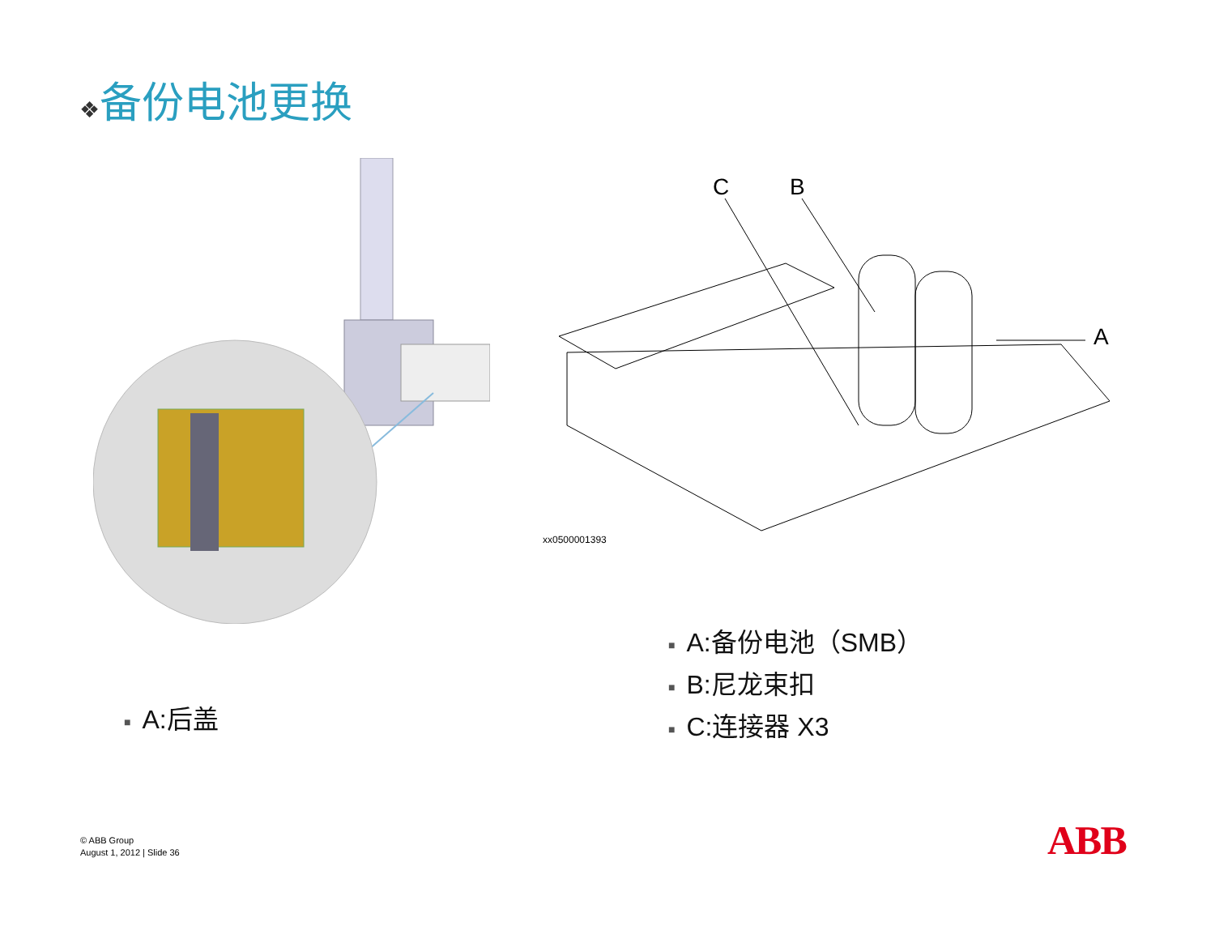❖备份电池更换
C
B
A
xx0500001393
■ A:备份电池（SMB）
■ B:尼龙束扣
■ C:连接器 X3
■ A:后盖
© ABB Group
August 1, 2012 | Slide 36
ABB